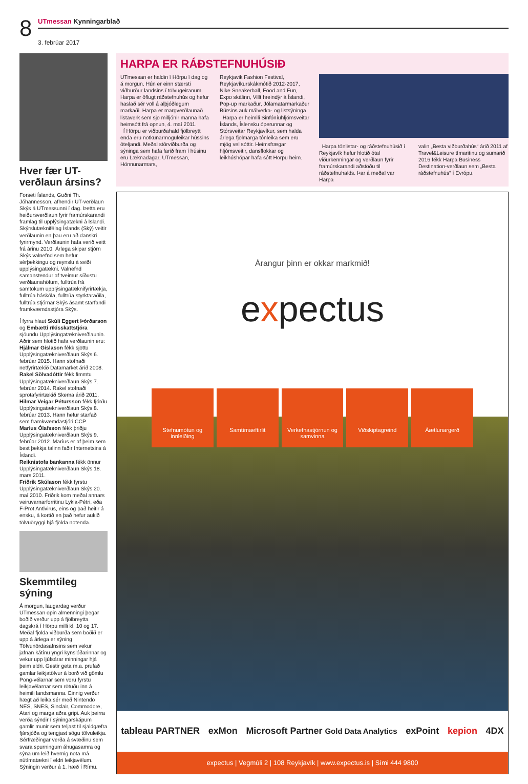8
UTmessan Kynningarblað
3. febrúar 2017
Hver fær UT-verðlaun ársins?
Forseti Íslands, Guðni Th. Jóhannesson, afhendir UT-verðlaun Skýs á UTmessunni í dag. Þetta eru heiðursverðlaun fyrir framúrskarandi framlag til upplýsingatækni á Íslandi. Skýrslutæknifélag Íslands (Ský) veitir verðlaunin en þau eru að danskri fyrirmynd. Verðlaunin hafa verið veitt frá árinu 2010. Árlega skipar stjórn Skýs valnefnd sem hefur sérþekkingu og reynslu á sviði upplýsingatækni. Valnefnd samanstendur af tveimur síðustu verðlaunahöfum, fulltrúa frá samtökum upplýsingatæknifyrirtækja, fulltrúa háskóla, fulltrúa styrktaraðila, fulltrúa stjórnar Skýs ásamt starfandi framkvæmdastjóra Skýs.
Í fyrra hlaut Skúli Eggert Þórðarson og Embætti ríkisskattstjóra sjöundu Upplýsingatækniverðlaunin. Aðrir sem hlotið hafa verðlaunin eru:
Hjálmar Gíslason fékk sjöttu Upplýsingatækniverðlaun Skýs 6. febrúar 2015. Hann stofnaði netfyrirtækið Datamarket árið 2008.
Rakel Sölvadóttir fékk fimmtu Upplýsingatækniverðlaun Skýs 7. febrúar 2014. Rakel stofnaði sprotafyrirtækið Skema árið 2011.
Hilmar Veigar Pétursson fékk fjórðu Upplýsingatækniverðlaun Skýs 8. febrúar 2013. Hann hefur starfað sem framkvæmdastjóri CCP.
Maríus Ólafsson fékk þriðju Upplýsingatækniverðlaun Skýs 9. febrúar 2012. Maríus er af þeim sem best þekkja talinn faðir Internetsins á Íslandi.
Reiknistofa bankanna fékk önnur Upplýsingatækniverðlaun Skýs 18. mars 2011.
Friðrik Skúlason fékk fyrstu Upplýsingatækniverðlaun Skýs 20. maí 2010. Friðrik kom meðal annars veiruvarnarforritinu Lykla-Pétri, eða F-Prot Antivirus, eins og það heitir á ensku, á kortið en það hefur aukið tölvuöryggi hjá fjölda notenda.
Skemmtileg sýning
Á morgun, laugardag verður UTmessan opin almenningi þegar boðið verður upp á fjölbreytta dagskrá í Hörpu milli kl. 10 og 17. Meðal fjölda viðburða sem boðið er upp á árlega er sýning Tölvunördasafnsins sem vekur jafnan kátínu yngri kynslóðarinnar og vekur upp ljúfsárar minningar hjá þeim eldri. Gestir geta m.a. prufað gamlar leikjatölvur á borð við gömlu Pong-vélarnar sem voru fyrstu leikjavélarnar sem rötuðu inn á heimili landsmanna. Einnig verður hægt að leika sér með Nintendo NES, SNES, Sinclair, Commodore, Atari og marga aðra gripi. Auk þeirra verða sýndir í sýningarskápum gamlir munir sem teljast til sjaldgæfra fjársjóða og tengjast sögu tölvuleikja. Sérfræðingar verða á svæðinu sem svara spurningum áhugasamra og sýna um leið hvernig nota má nútímatækni í eldri leikjavélum. Sýningin verður á 1. hæð í Rímu.
HARPA ER RÁÐSTEFNUHÚSIÐ
UTmessan er haldin í Hörpu í dag og á morgun. Hún er einn stærsti viðburður landsins í tölvugeiranum. Harpa er öflugt ráðstefnuhús og hefur haslað sér völl á alþjóðlegum markaði. Harpa er margverðlaunað listaverk sem sjö milljónir manna hafa heimsótt frá opnun, 4. maí 2011.
Í Hörpu er viðburðahald fjölbreytt enda eru notkunarmöguleikar hússins óteljandi. Meðal stórviðburða og sýninga sem hafa farið fram í húsinu eru Læknadagar, UTmessan, Hönnunarmars,
Reykjavik Fashion Festival, Reykjavíkurskákmótið 2012-2017, Nike Sneakerball, Food and Fun, Expo skálinn, Villt hreindýr á Íslandi, Pop-up markaður, Jólamatarmarkaður Búrsins auk málverka- og listsýninga.
Harpa er heimili Sinfóníuhljómsveitar Íslands, Íslensku óperunnar og Stórsveitar Reykjavíkur, sem halda árlega fjölmarga tónleika sem eru mjög vel sóttir. Heimsfrægar hljómsveitir, dansflokkar og leikhúshópar hafa sótt Hörpu heim.
Harpa tónlistar- og ráðstefnuhúsið í Reykjavík hefur hlotið ótal viðurkenningar og verðlaun fyrir framúrskarandi aðstöðu til ráðstefnuhalds. Þar á meðal var Harpa
valin „Besta viðburðahús“ árið 2011 af Travel&Leisure tímaritinu og sumarið 2016 fékk Harpa Business Destination-verðlaun sem „Besta ráðstefnuhús“ í Evrópu.
Árangur þinn er okkar markmið!
expectus
Stefnumótun og innleiðing Samtímaeftirlit Verkefnastjórnun og samvinna Viðskiptagreind Áætlunargerð
tableau PARTNER exMon Microsoft Partner Gold Data Analytics exPoint kepion 4DX
expectus | Vegmúli 2 | 108 Reykjavík | www.expectus.is | Sími 444 9800